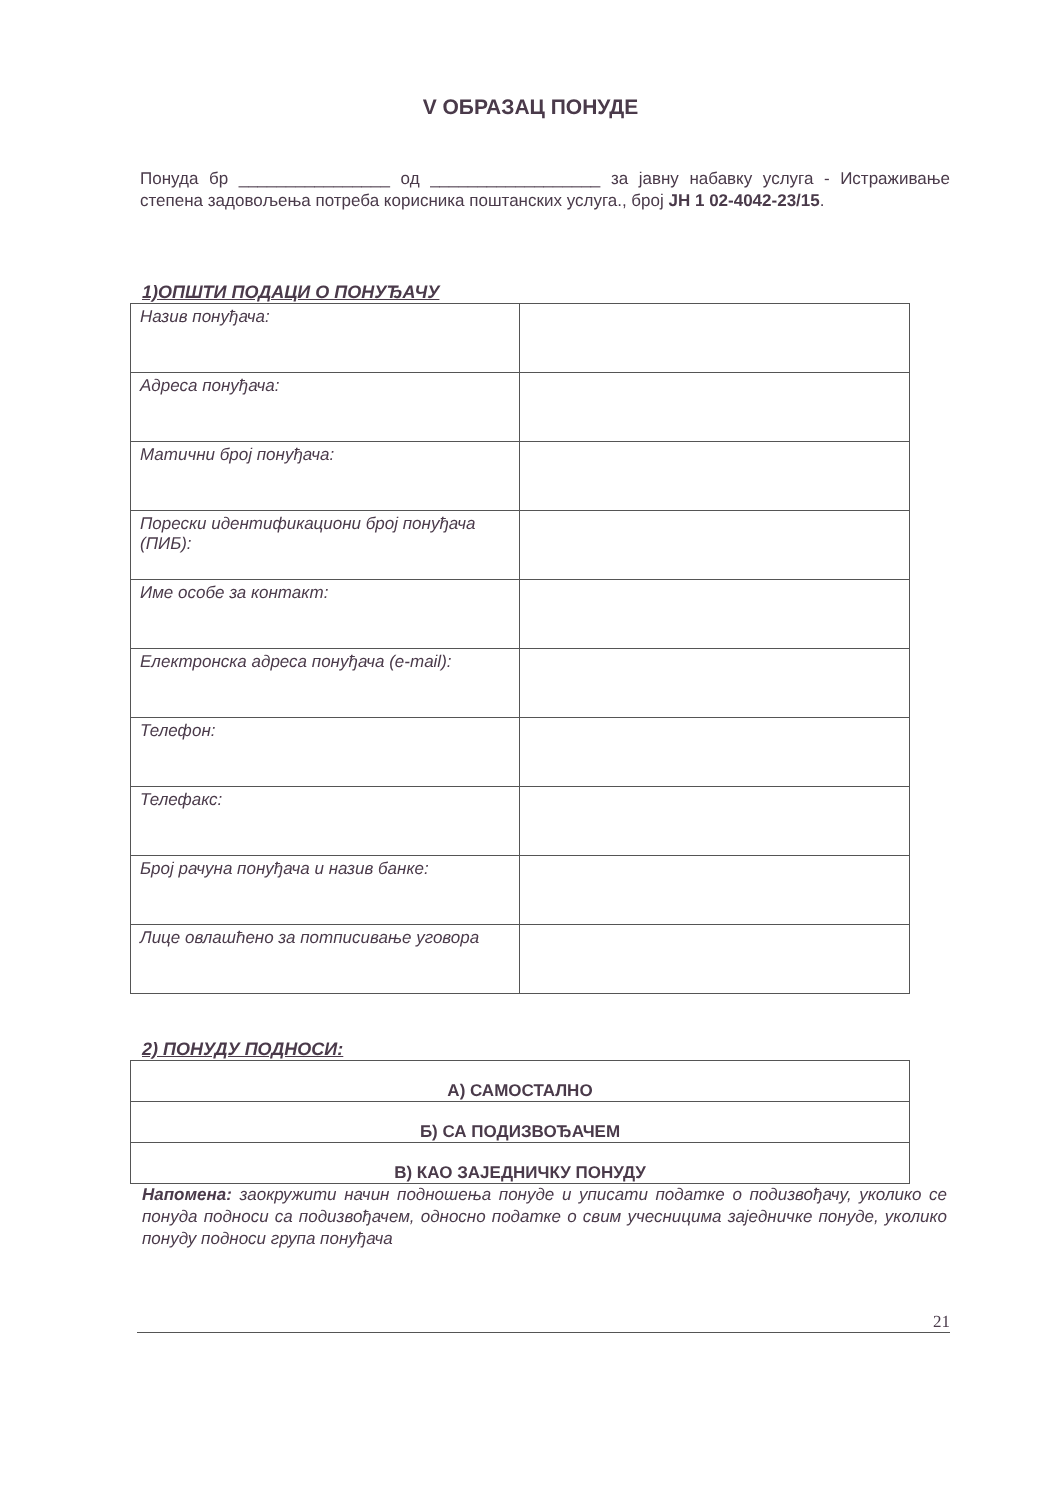V ОБРАЗАЦ ПОНУДЕ
Понуда бр ________________ од __________________ за јавну набавку услуга - Истраживање степена задовољења потреба корисника поштанских услуга., број ЈН 1 02-4042-23/15.
1)ОПШТИ ПОДАЦИ О ПОНУЂАЧУ
| Назив понуђача: | |
| Адреса понуђача: | |
| Матични број понуђача: | |
| Порески идентификациони број понуђача (ПИБ): | |
| Име особе за контакт: | |
| Електронска адреса понуђача (e-mail): | |
| Телефон: | |
| Телефакс: | |
| Број рачуна понуђача и назив банке: | |
| Лице овлашћено за потписивање уговора | |
2) ПОНУДУ ПОДНОСИ:
| А) САМОСТАЛНО |
| Б) СА ПОДИЗВОЂАЧЕМ |
| В) КАО ЗАЈЕДНИЧКУ ПОНУДУ |
Напомена: заокружити начин подношења понуде и уписати податке о подизвођачу, уколико се понуда подноси са подизвођачем, односно податке о свим учесницима заједничке понуде, уколико понуду подноси група понуђача
21